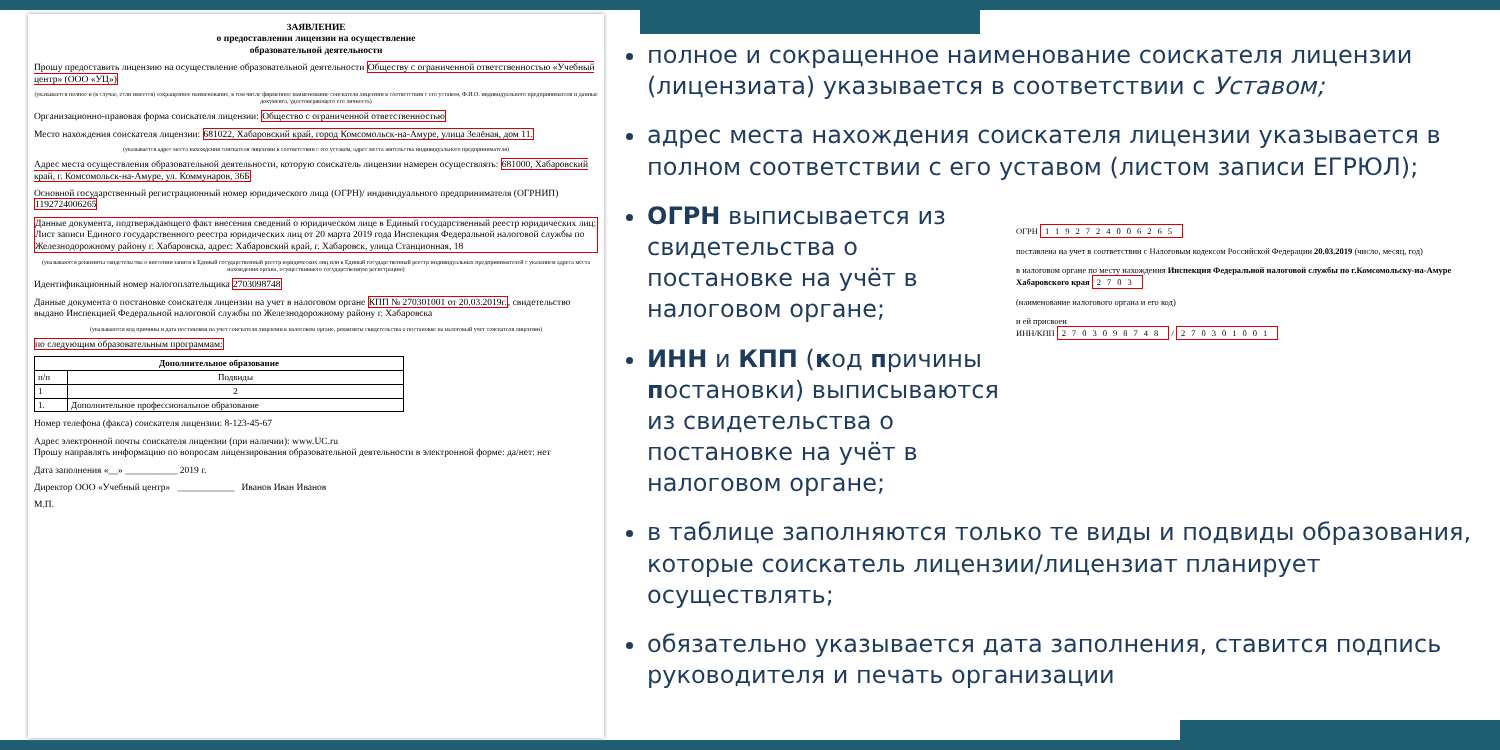ЗАЯВЛЕНИЕ
о предоставлении лицензии на осуществление
образовательной деятельности
Прошу предоставить лицензию на осуществление образовательной деятельности Обществу с ограниченной ответственностью «Учебный центр» (ООО «УЦ»)
(указывается полное и (в случае, если имеется) сокращенное наименование, в том числе фирменное наименование соискателя лицензии в соответствии с его уставом, Ф.И.О. индивидуального предпринимателя и данные документа, удостоверяющего его личность)
Организационно-правовая форма соискателя лицензии: Общество с ограниченной ответственностью
Место нахождения соискателя лицензии: 681022, Хабаровский край, город Комсомольск-на-Амуре, улица Зелёная, дом 11.
(указывается адрес места нахождения соискателя лицензии в соответствии с его уставом, адрес места жительства индивидуального предпринимателя)
Адрес места осуществления образовательной деятельности, которую соискатель лицензии намерен осуществлять: 681000, Хабаровский край, г. Комсомольск-на-Амуре, ул. Коммунаров, 36Б
Основной государственный регистрационный номер юридического лица (ОГРН)/ индивидуального предпринимателя (ОГРНИП) 1192724006265
Данные документа, подтверждающего факт внесения сведений о юридическом лице в Единый государственный реестр юридических лиц: Лист записи Единого государственного реестра юридических лиц от 20 марта 2019 года Инспекция Федеральной налоговой службы по Железнодорожному району г. Хабаровска, адрес: Хабаровский край, г. Хабаровск, улица Станционная, 18
(указываются реквизиты свидетельства о внесении записи в Единый государственный реестр юридических лиц или в Единый государственный реестр индивидуальных предпринимателей с указанием адреса места нахождения органа, осуществившего государственную регистрацию)
Идентификационный номер налогоплательщика 2703098748
Данные документа о постановке соискателя лицензии на учет в налоговом органе КПП № 270301001 от 20.03.2019г., свидетельство выдано Инспекцией Федеральной налоговой службы по Железнодорожному району г. Хабаровска
(указываются код причины и дата постановки на учет соискателя лицензии в налоговом органе, реквизиты свидетельства о постановке на налоговый учет соискателя лицензии)
по следующим образовательным программам:
| Дополнительное образование | |
| --- | --- |
| п/п | Подвиды |
| 1 | 2 |
| 1. | Дополнительное профессиональное образование |
Номер телефона (факса) соискателя лицензии: 8-123-45-67
Адрес электронной почты соискателя лицензии (при наличии): www.UC.ru
Прошу направлять информацию по вопросам лицензирования образовательной деятельности в электронной форме: да/нет: нет
Дата заполнения «__» ___________ 2019 г.
Директор ООО «Учебный центр» ____________ Иванов Иван Иванов
М.П.
полное и сокращенное наименование соискателя лицензии (лицензиата) указывается в соответствии с Уставом;
адрес места нахождения соискателя лицензии указывается в полном соответствии с его уставом (листом записи ЕГРЮЛ);
ОГРН выписывается из свидетельства о постановке на учёт в налоговом органе;
ИНН и КПП (код причины постановки) выписываются из свидетельства о постановке на учёт в налоговом органе;
в таблице заполняются только те виды и подвиды образования, которые соискатель лицензии/лицензиат планирует осуществлять;
обязательно указывается дата заполнения, ставится подпись руководителя и печать организации
ОГРН 1192724006265
поставлена на учет в соответствии с Налоговым кодексом Российской Федерации 20.03.2019 (число, месяц, год)
в налоговом органе по месту нахождения Инспекция Федеральной налоговой службы по г.Комсомольску-на-Амуре Хабаровского края 2703
(наименование налогового органа и его код)
и ей присвоен
ИНН/КПП 2703098748 / 270301001